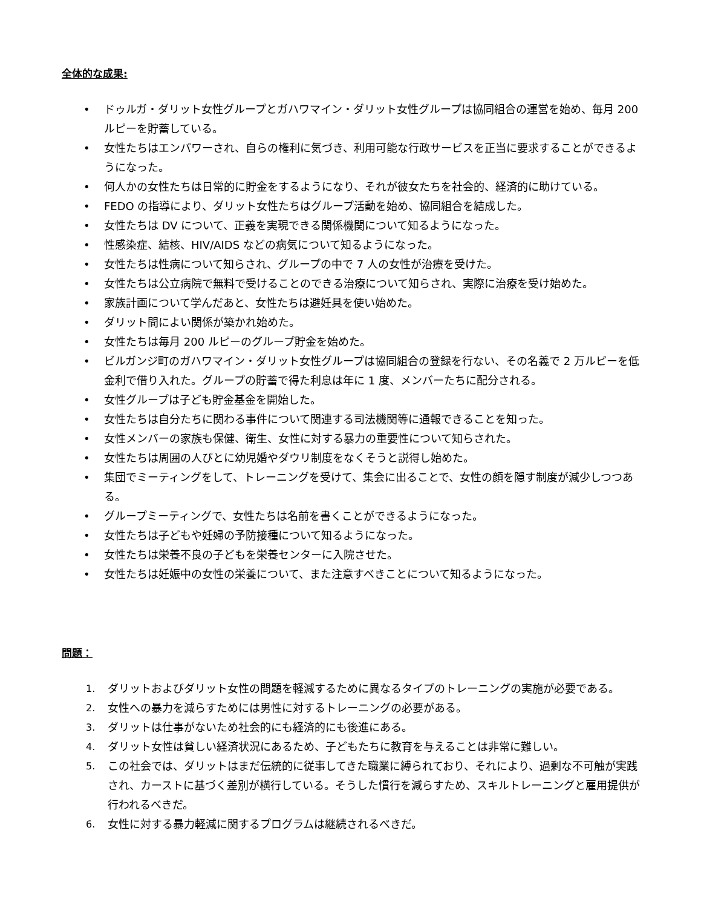全体的な成果:
• ドゥルガ・ダリット女性グループとガハワマイン・ダリット女性グループは協同組合の運営を始め、毎月 200 ルピーを貯蓄している。
• 女性たちはエンパワーされ、自らの権利に気づき、利用可能な行政サービスを正当に要求することができるようになった。
• 何人かの女性たちは日常的に貯金をするようになり、それが彼女たちを社会的、経済的に助けている。
• FEDO の指導により、ダリット女性たちはグループ活動を始め、協同組合を結成した。
• 女性たちは DV について、正義を実現できる関係機関について知るようになった。
• 性感染症、結核、HIV/AIDS などの病気について知るようになった。
• 女性たちは性病について知らされ、グループの中で 7 人の女性が治療を受けた。
• 女性たちは公立病院で無料で受けることのできる治療について知らされ、実際に治療を受け始めた。
• 家族計画について学んだあと、女性たちは避妊具を使い始めた。
• ダリット間によい関係が築かれ始めた。
• 女性たちは毎月 200 ルピーのグループ貯金を始めた。
• ビルガンジ町のガハワマイン・ダリット女性グループは協同組合の登録を行ない、その名義で 2 万ルピーを低金利で借り入れた。グループの貯蓄で得た利息は年に 1 度、メンバーたちに配分される。
• 女性グループは子ども貯金基金を開始した。
• 女性たちは自分たちに関わる事件について関連する司法機関等に通報できることを知った。
• 女性メンバーの家族も保健、衛生、女性に対する暴力の重要性について知らされた。
• 女性たちは周囲の人びとに幼児婚やダウリ制度をなくそうと説得し始めた。
• 集団でミーティングをして、トレーニングを受けて、集会に出ることで、女性の顔を隠す制度が減少しつつある。
• グループミーティングで、女性たちは名前を書くことができるようになった。
• 女性たちは子どもや妊婦の予防接種について知るようになった。
• 女性たちは栄養不良の子どもを栄養センターに入院させた。
• 女性たちは妊娠中の女性の栄養について、また注意すべきことについて知るようになった。
問題：
1. ダリットおよびダリット女性の問題を軽減するために異なるタイプのトレーニングの実施が必要である。
2. 女性への暴力を減らすためには男性に対するトレーニングの必要がある。
3. ダリットは仕事がないため社会的にも経済的にも後進にある。
4. ダリット女性は貧しい経済状況にあるため、子どもたちに教育を与えることは非常に難しい。
5. この社会では、ダリットはまだ伝統的に従事してきた職業に縛られており、それにより、過剰な不可触が実践され、カーストに基づく差別が横行している。そうした慣行を減らすため、スキルトレーニングと雇用提供が行われるべきだ。
6. 女性に対する暴力軽減に関するプログラムは継続されるべきだ。